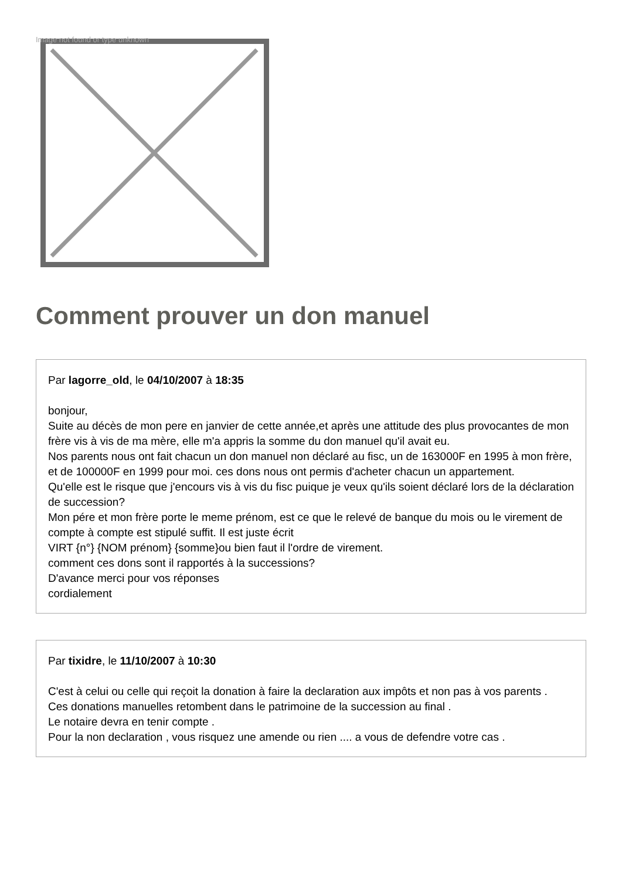Image not found or type unknown
Comment prouver un don manuel
Par lagorre_old, le 04/10/2007 à 18:35
bonjour,
Suite au décès de mon pere en janvier de cette année,et après une attitude des plus provocantes de mon frère vis à vis de ma mère, elle m'a appris la somme du don manuel qu'il avait eu.
Nos parents nous ont fait chacun un don manuel non déclaré au fisc, un de 163000F en 1995 à mon frère, et de 100000F en 1999 pour moi. ces dons nous ont permis d'acheter chacun un appartement.
Qu'elle est le risque que j'encours vis à vis du fisc puique je veux qu'ils soient déclaré lors de la déclaration de succession?
Mon pére et mon frère porte le meme prénom, est ce que le relevé de banque du mois ou le virement de compte à compte est stipulé suffit. Il est juste écrit
VIRT {n°} {NOM prénom} {somme}ou bien faut il l'ordre de virement.
comment ces dons sont il rapportés à la successions?
D'avance merci pour vos réponses
cordialement
Par tixidre, le 11/10/2007 à 10:30
C'est à celui ou celle qui reçoit la donation à faire la declaration aux impôts et non pas à vos parents .
Ces donations manuelles retombent dans le patrimoine de la succession au final .
Le notaire devra en tenir compte .
Pour la non declaration , vous risquez une amende ou rien .... a vous de defendre votre cas .